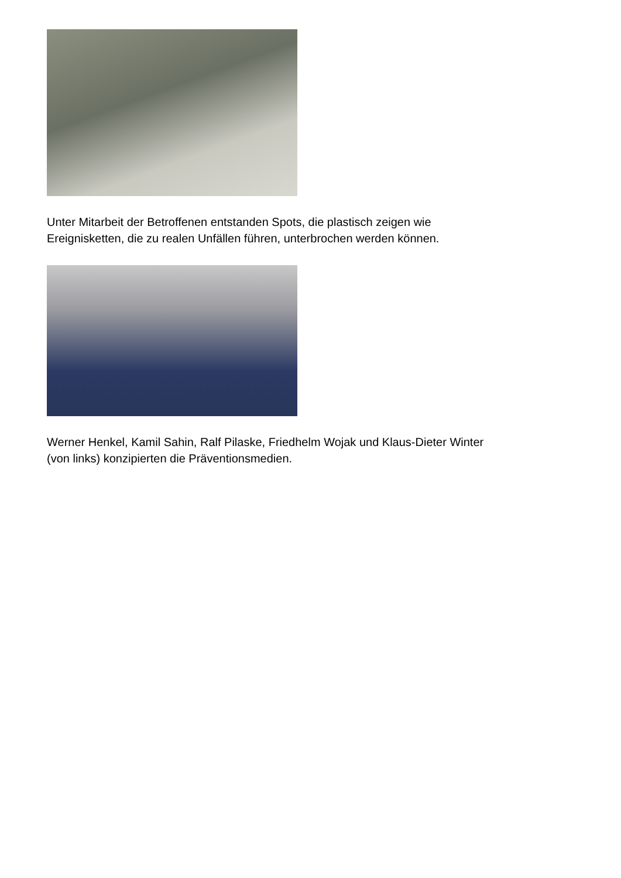Unter Mitarbeit der Betroffenen entstanden Spots, die plastisch zeigen wie
Ereignisketten, die zu realen Unfällen führen, unterbrochen werden können.
Werner Henkel, Kamil Sahin, Ralf Pilaske, Friedhelm Wojak und Klaus-Dieter Winter
(von links) konzipierten die Präventionsmedien.